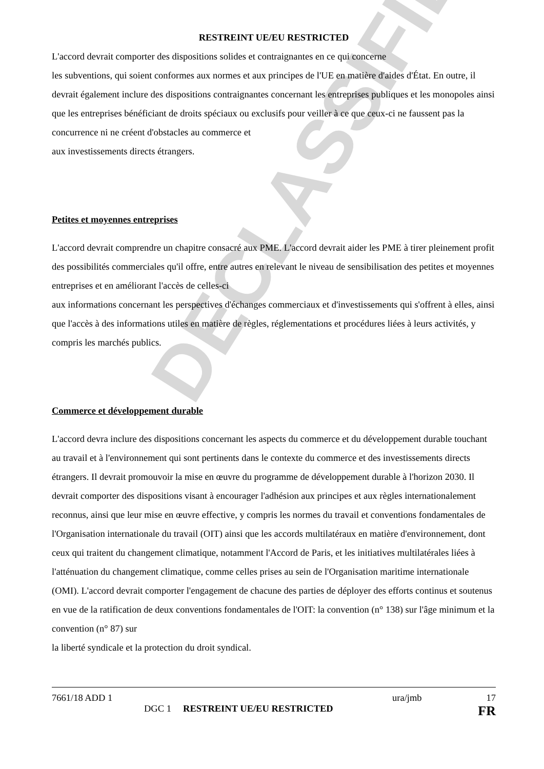DECLASSIFIED
RESTREINT UE/EU RESTRICTED
L'accord devrait comporter des dispositions solides et contraignantes en ce qui concerne
les subventions, qui soient conformes aux normes et aux principes de l'UE en matière d'aides d'État. En outre, il devrait également inclure des dispositions contraignantes concernant les entreprises publiques et les monopoles ainsi que les entreprises bénéficiant de droits spéciaux ou exclusifs pour veiller à ce que ceux-ci ne faussent pas la concurrence ni ne créent d'obstacles au commerce et
aux investissements directs étrangers.
Petites et moyennes entreprises
L'accord devrait comprendre un chapitre consacré aux PME. L'accord devrait aider les PME à tirer pleinement profit des possibilités commerciales qu'il offre, entre autres en relevant le niveau de sensibilisation des petites et moyennes entreprises et en améliorant l'accès de celles-ci
aux informations concernant les perspectives d'échanges commerciaux et d'investissements qui s'offrent à elles, ainsi que l'accès à des informations utiles en matière de règles, réglementations et procédures liées à leurs activités, y compris les marchés publics.
Commerce et développement durable
L'accord devra inclure des dispositions concernant les aspects du commerce et du développement durable touchant au travail et à l'environnement qui sont pertinents dans le contexte du commerce et des investissements directs étrangers. Il devrait promouvoir la mise en œuvre du programme de développement durable à l'horizon 2030. Il devrait comporter des dispositions visant à encourager l'adhésion aux principes et aux règles internationalement reconnus, ainsi que leur mise en œuvre effective, y compris les normes du travail et conventions fondamentales de l'Organisation internationale du travail (OIT) ainsi que les accords multilatéraux en matière d'environnement, dont ceux qui traitent du changement climatique, notamment l'Accord de Paris, et les initiatives multilatérales liées à l'atténuation du changement climatique, comme celles prises au sein de l'Organisation maritime internationale (OMI). L'accord devrait comporter l'engagement de chacune des parties de déployer des efforts continus et soutenus en vue de la ratification de deux conventions fondamentales de l'OIT: la convention (n° 138) sur l'âge minimum et la convention (n° 87) sur
la liberté syndicale et la protection du droit syndical.
7661/18 ADD 1 ura/jmb 17
DGC 1 RESTREINT UE/EU RESTRICTED FR